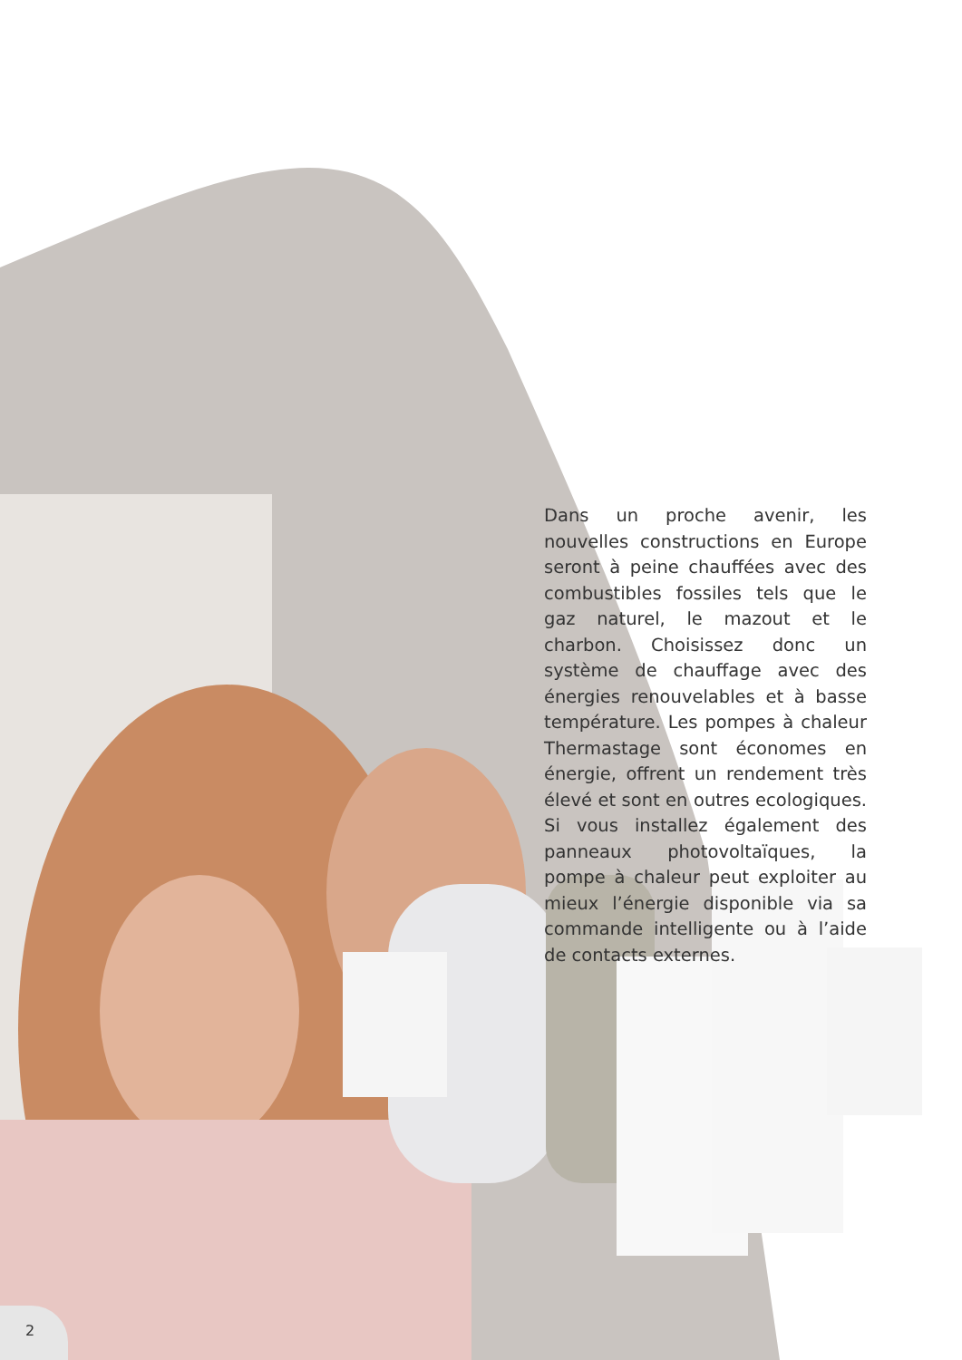Dans un proche avenir, les nouvelles constructions en Europe seront à peine chauffées avec des combustibles fossiles tels que le gaz naturel, le mazout et le charbon. Choisissez donc un système de chauffage avec des énergies renouvelables et à basse température. Les pompes à chaleur Thermastage sont économes en énergie, offrent un rendement très élevé et sont en outres ecologiques. Si vous installez également des panneaux photovoltaïques, la pompe à chaleur peut exploiter au mieux l’énergie disponible via sa commande intelligente ou à l’aide de contacts externes.
2